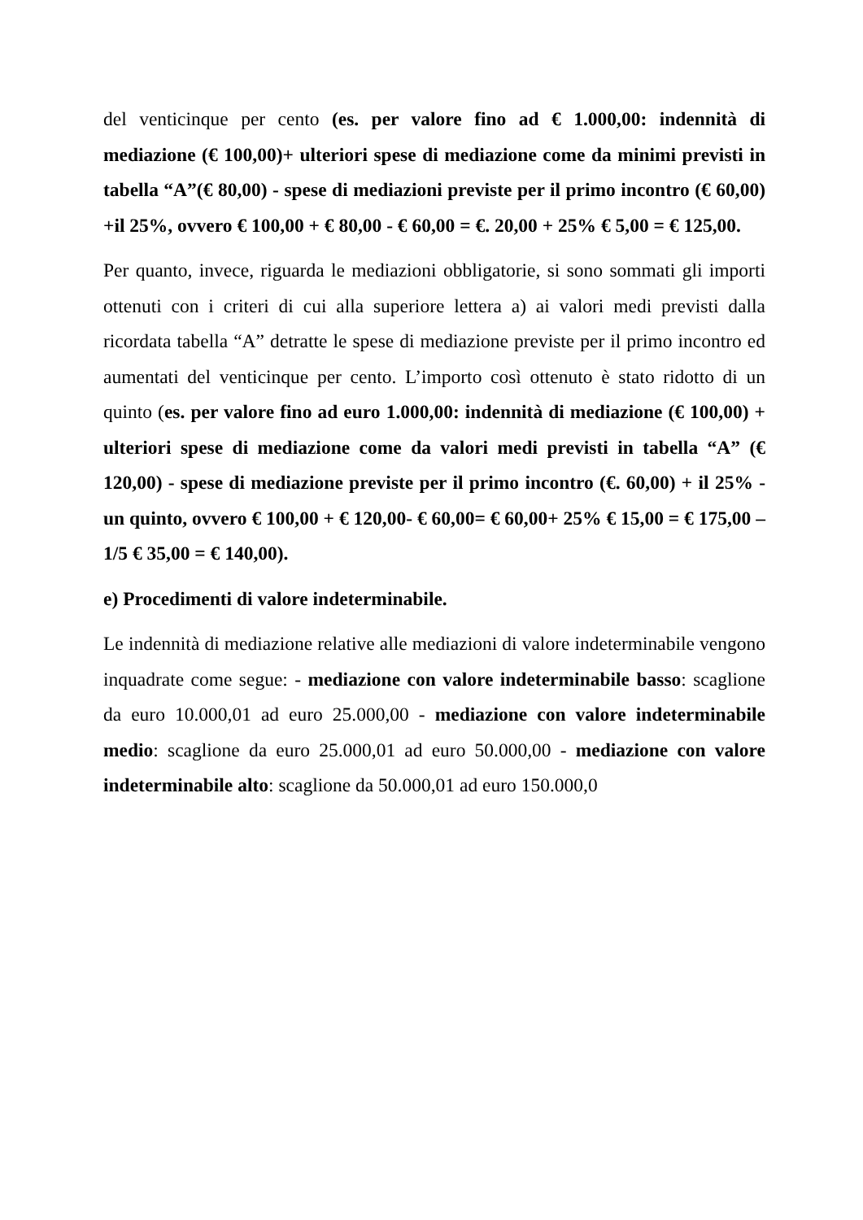del venticinque per cento (es. per valore fino ad € 1.000,00: indennità di mediazione (€ 100,00)+ ulteriori spese di mediazione come da minimi previsti in tabella “A”(€ 80,00) - spese di mediazioni previste per il primo incontro (€ 60,00) +il 25%, ovvero € 100,00 + € 80,00 - € 60,00 = €. 20,00 + 25% € 5,00 = € 125,00.
Per quanto, invece, riguarda le mediazioni obbligatorie, si sono sommati gli importi ottenuti con i criteri di cui alla superiore lettera a) ai valori medi previsti dalla ricordata tabella “A” detratte le spese di mediazione previste per il primo incontro ed aumentati del venticinque per cento. L’importo così ottenuto è stato ridotto di un quinto (es. per valore fino ad euro 1.000,00: indennità di mediazione (€ 100,00) + ulteriori spese di mediazione come da valori medi previsti in tabella “A” (€ 120,00) - spese di mediazione previste per il primo incontro (€. 60,00) + il 25% - un quinto, ovvero € 100,00 + € 120,00- € 60,00= € 60,00+ 25% € 15,00 = € 175,00 – 1/5 € 35,00 = € 140,00).
e) Procedimenti di valore indeterminabile.
Le indennità di mediazione relative alle mediazioni di valore indeterminabile vengono inquadrate come segue: - mediazione con valore indeterminabile basso: scaglione da euro 10.000,01 ad euro 25.000,00 - mediazione con valore indeterminabile medio: scaglione da euro 25.000,01 ad euro 50.000,00 - mediazione con valore indeterminabile alto: scaglione da 50.000,01 ad euro 150.000,0